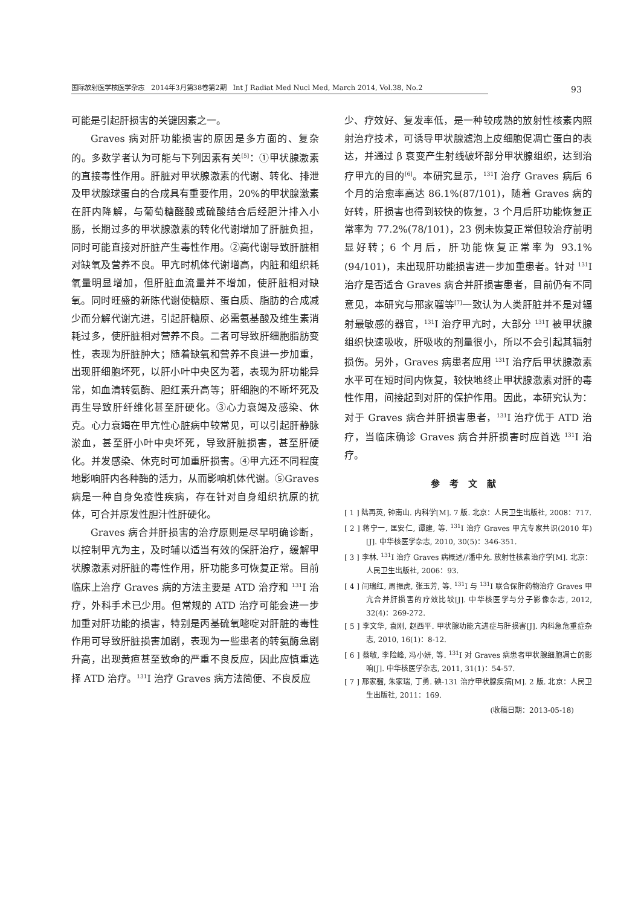国际放射医学核医学杂志　2014年3月第38卷第2期　Int J Radiat Med Nucl Med, March 2014, Vol.38, No.2 93
可能是引起肝损害的关键因素之一。
Graves 病对肝功能损害的原因是多方面的、复杂的。多数学者认为可能与下列因素有关<sup>[5]</sup>：①甲状腺激素的直接毒性作用。肝脏对甲状腺激素的代谢、转化、排泄及甲状腺球蛋白的合成具有重要作用，20%的甲状腺激素在肝内降解，与葡萄糖醛酸或硫酸结合后经胆汁排入小肠，长期过多的甲状腺激素的转化代谢增加了肝脏负担，同时可能直接对肝脏产生毒性作用。②高代谢导致肝脏相对缺氧及营养不良。甲亢时机体代谢增高，内脏和组织耗氧量明显增加，但肝脏血流量并不增加，使肝脏相对缺氧。同时旺盛的新陈代谢使糖原、蛋白质、脂肪的合成减少而分解代谢亢进，引起肝糖原、必需氨基酸及维生素消耗过多，使肝脏相对营养不良。二者可导致肝细胞脂肪变性，表现为肝脏肿大；随着缺氧和营养不良进一步加重，出现肝细胞坏死，以肝小叶中央区为著，表现为肝功能异常，如血清转氨酶、胆红素升高等；肝细胞的不断坏死及再生导致肝纤维化甚至肝硬化。③心力衰竭及感染、休克。心力衰竭在甲亢性心脏病中较常见，可以引起肝静脉淤血，甚至肝小叶中央坏死，导致肝脏损害，甚至肝硬化。并发感染、休克时可加重肝损害。④甲亢还不同程度地影响肝内各种酶的活力，从而影响机体代谢。⑤Graves 病是一种自身免疫性疾病，存在针对自身组织抗原的抗体，可合并原发性胆汁性肝硬化。
Graves 病合并肝损害的治疗原则是尽早明确诊断，以控制甲亢为主，及时辅以适当有效的保肝治疗，缓解甲状腺激素对肝脏的毒性作用，肝功能多可恢复正常。目前临床上治疗 Graves 病的方法主要是 ATD 治疗和 <sup>131</sup>I 治疗，外科手术已少用。但常规的 ATD 治疗可能会进一步加重对肝功能的损害，特别是丙基硫氧嘧啶对肝脏的毒性作用可导致肝脏损害加剧，表现为一些患者的转氨酶急剧升高，出现黄疸甚至致命的严重不良反应，因此应慎重选择 ATD 治疗。<sup>131</sup>I 治疗 Graves 病方法简便、不良反应
少、疗效好、复发率低，是一种较成熟的放射性核素内照射治疗技术，可诱导甲状腺滤泡上皮细胞促凋亡蛋白的表达，并通过 β 衰变产生射线破坏部分甲状腺组织，达到治疗甲亢的目的<sup>[6]</sup>。本研究显示，<sup>131</sup>I 治疗 Graves 病后 6 个月的治愈率高达 86.1%(87/101)，随着 Graves 病的好转，肝损害也得到较快的恢复，3 个月后肝功能恢复正常率为 77.2%(78/101)，23 例未恢复正常但较治疗前明显好转；6 个月后，肝功能恢复正常率为 93.1%(94/101)，未出现肝功能损害进一步加重患者。针对 <sup>131</sup>I 治疗是否适合 Graves 病合并肝损害患者，目前仍有不同意见，本研究与邢家骝等<sup>[7]</sup>一致认为人类肝脏并不是对辐射最敏感的器官，<sup>131</sup>I 治疗甲亢时，大部分 <sup>131</sup>I 被甲状腺组织快速吸收，肝吸收的剂量很小，所以不会引起其辐射损伤。另外，Graves 病患者应用 <sup>131</sup>I 治疗后甲状腺激素水平可在短时间内恢复，较快地终止甲状腺激素对肝的毒性作用，间接起到对肝的保护作用。因此，本研究认为：对于 Graves 病合并肝损害患者，<sup>131</sup>I 治疗优于 ATD 治疗，当临床确诊 Graves 病合并肝损害时应首选 <sup>131</sup>I 治疗。
参考文献
[ 1 ] 陆再英, 钟南山. 内科学[M]. 7 版. 北京：人民卫生出版社, 2008：717.
[ 2 ] 蒋宁一, 匡安仁, 谭建, 等. <sup>131</sup>I 治疗 Graves 甲亢专家共识(2010 年)[J]. 中华核医学杂志, 2010, 30(5)：346-351.
[ 3 ] 李林. <sup>131</sup>I 治疗 Graves 病概述//潘中允. 放射性核素治疗学[M]. 北京：人民卫生出版社, 2006：93.
[ 4 ] 闫瑞红, 周振虎, 张玉芳, 等. <sup>131</sup>I 与 <sup>131</sup>I 联合保肝药物治疗 Graves 甲亢合并肝损害的疗效比较[J]. 中华核医学与分子影像杂志, 2012, 32(4)：269-272.
[ 5 ] 李文华, 袁刚, 赵西平. 甲状腺功能亢进症与肝损害[J]. 内科急危重症杂志, 2010, 16(1)：8-12.
[ 6 ] 蔡敏, 李险峰, 冯小妍, 等. <sup>131</sup>I 对 Graves 病患者甲状腺细胞凋亡的影响[J]. 中华核医学杂志, 2011, 31(1)：54-57.
[ 7 ] 邢家骝, 朱家瑞, 丁勇. 碘-131 治疗甲状腺疾病[M]. 2 版. 北京：人民卫生出版社, 2011：169.
(收稿日期：2013-05-18)